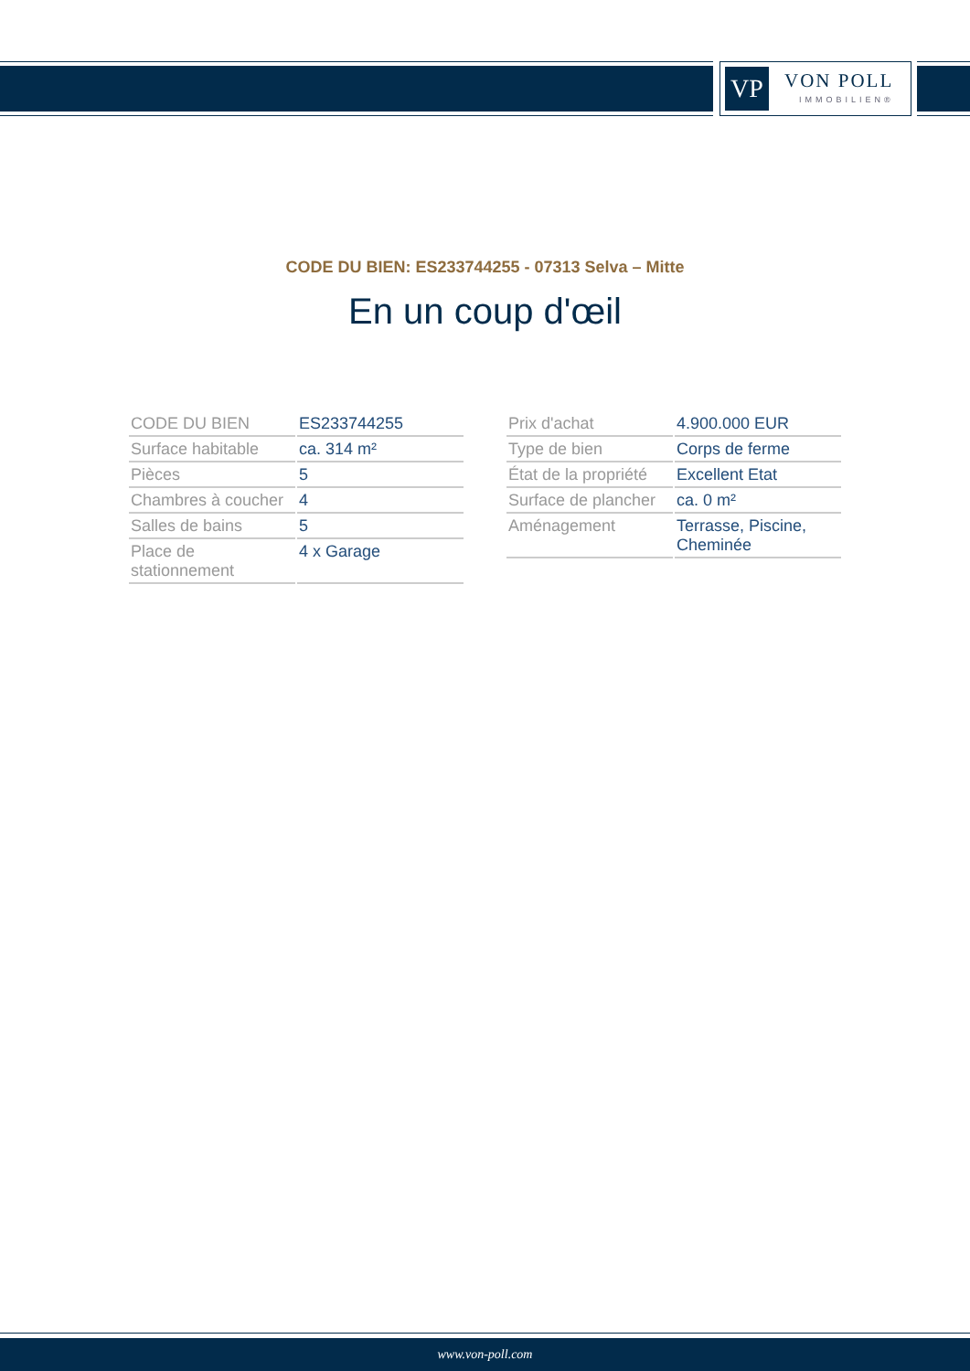VP VON POLL
IMMOBILIEN®
CODE DU BIEN: ES233744255 - 07313 Selva – Mitte
En un coup d'œil
| CODE DU BIEN | ES233744255 |
| Surface habitable | ca. 314 m² |
| Pièces | 5 |
| Chambres à coucher | 4 |
| Salles de bains | 5 |
| Place de stationnement | 4 x Garage |
| Prix d'achat | 4.900.000 EUR |
| Type de bien | Corps de ferme |
| État de la propriété | Excellent Etat |
| Surface de plancher | ca. 0 m² |
| Aménagement | Terrasse, Piscine, Cheminée |
www.von-poll.com